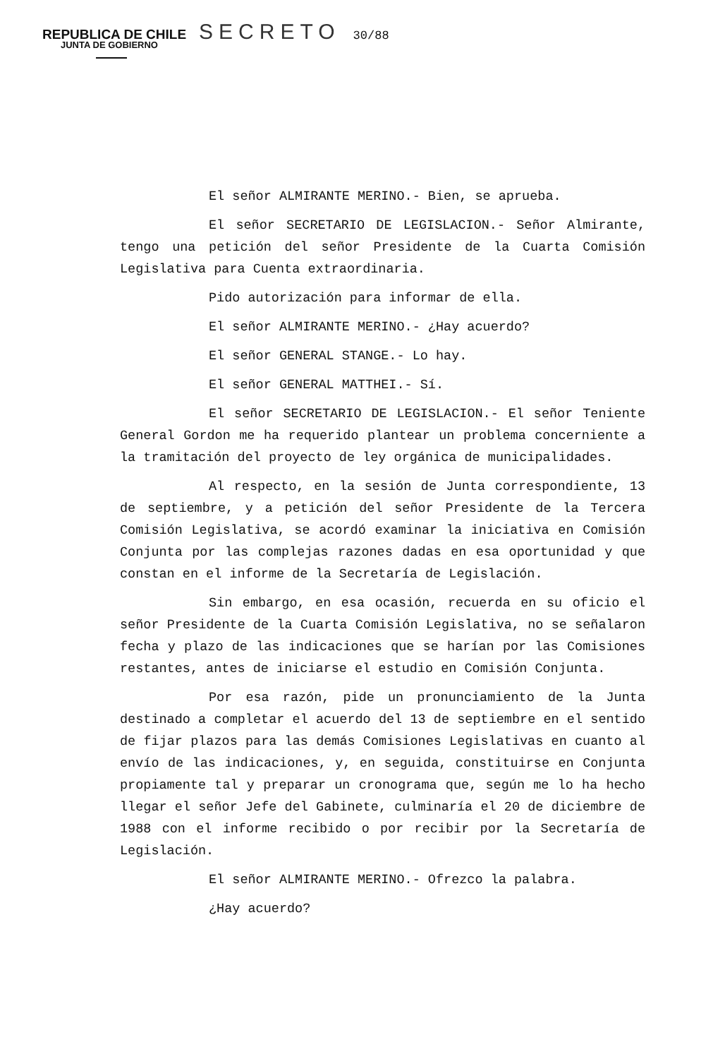REPUBLICA DE CHILE SECRETO 30/88
JUNTA DE GOBIERNO
El señor ALMIRANTE MERINO.- Bien, se aprueba.
El señor SECRETARIO DE LEGISLACION.- Señor Almirante, tengo una petición del señor Presidente de la Cuarta Comisión Legislativa para Cuenta extraordinaria.
Pido autorización para informar de ella.
El señor ALMIRANTE MERINO.- ¿Hay acuerdo?
El señor GENERAL STANGE.- Lo hay.
El señor GENERAL MATTHEI.- Sí.
El señor SECRETARIO DE LEGISLACION.- El señor Teniente General Gordon me ha requerido plantear un problema concerniente a la tramitación del proyecto de ley orgánica de municipalidades.
Al respecto, en la sesión de Junta correspondiente, 13 de septiembre, y a petición del señor Presidente de la Tercera Comisión Legislativa, se acordó examinar la iniciativa en Comisión Conjunta por las complejas razones dadas en esa oportunidad y que constan en el informe de la Secretaría de Legislación.
Sin embargo, en esa ocasión, recuerda en su oficio el señor Presidente de la Cuarta Comisión Legislativa, no se señalaron fecha y plazo de las indicaciones que se harían por las Comisiones restantes, antes de iniciarse el estudio en Comisión Conjunta.
Por esa razón, pide un pronunciamiento de la Junta destinado a completar el acuerdo del 13 de septiembre en el sentido de fijar plazos para las demás Comisiones Legislativas en cuanto al envío de las indicaciones, y, en seguida, constituirse en Conjunta propiamente tal y preparar un cronograma que, según me lo ha hecho llegar el señor Jefe del Gabinete, culminaría el 20 de diciembre de 1988 con el informe recibido o por recibir por la Secretaría de Legislación.
El señor ALMIRANTE MERINO.- Ofrezco la palabra.
¿Hay acuerdo?